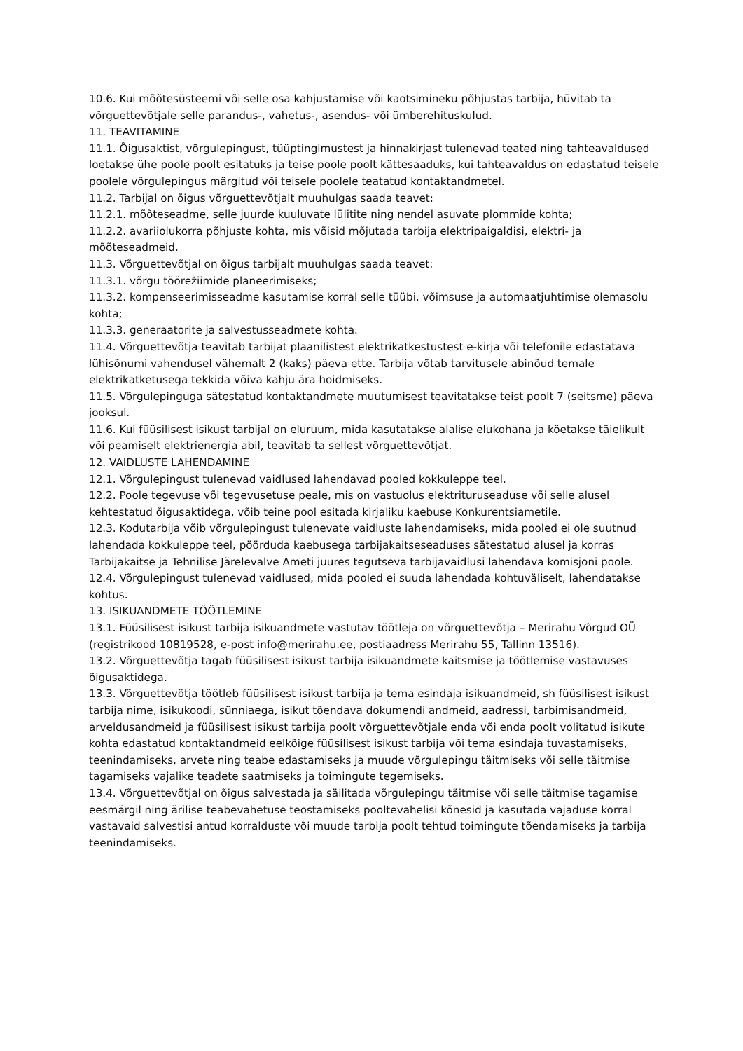10.6. Kui mõõtesüsteemi või selle osa kahjustamise või kaotsimineku põhjustas tarbija, hüvitab ta võrguettevõtjale selle parandus-, vahetus-, asendus- või ümberehituskulud.
11. TEAVITAMINE
11.1. Õigusaktist, võrgulepingust, tüüptingimustest ja hinnakirjast tulenevad teated ning tahteavaldused loetakse ühe poole poolt esitatuks ja teise poole poolt kättesaaduks, kui tahteavaldus on edastatud teisele poolele võrgulepingus märgitud või teisele poolele teatatud kontaktandmetel.
11.2. Tarbijal on õigus võrguettevõtjalt muuhulgas saada teavet:
11.2.1. mõõteseadme, selle juurde kuuluvate lülitite ning nendel asuvate plommide kohta;
11.2.2. avariiolukorra põhjuste kohta, mis võisid mõjutada tarbija elektripaigaldisi, elektri- ja mõõteseadmeid.
11.3. Võrguettevõtjal on õigus tarbijalt muuhulgas saada teavet:
11.3.1. võrgu töörežiimide planeerimiseks;
11.3.2. kompenseerimisseadme kasutamise korral selle tüübi, võimsuse ja automaatjuhtimise olemasolu kohta;
11.3.3. generaatorite ja salvestusseadmete kohta.
11.4. Võrguettevõtja teavitab tarbijat plaanilistest elektrikatkestustest e-kirja või telefonile edastatava lühisõnumi vahendusel vähemalt 2 (kaks) päeva ette. Tarbija võtab tarvitusele abinõud temale elektrikatketusega tekkida võiva kahju ära hoidmiseks.
11.5. Võrgulepinguga sätestatud kontaktandmete muutumisest teavitatakse teist poolt 7 (seitsme) päeva jooksul.
11.6. Kui füüsilisest isikust tarbijal on eluruum, mida kasutatakse alalise elukohana ja köetakse täielikult või peamiselt elektrienergia abil, teavitab ta sellest võrguettevõtjat.
12. VAIDLUSTE LAHENDAMINE
12.1. Võrgulepingust tulenevad vaidlused lahendavad pooled kokkuleppe teel.
12.2. Poole tegevuse või tegevusetuse peale, mis on vastuolus elektrituruseaduse või selle alusel kehtestatud õigusaktidega, võib teine pool esitada kirjaliku kaebuse Konkurentsiametile.
12.3. Kodutarbija võib võrgulepingust tulenevate vaidluste lahendamiseks, mida pooled ei ole suutnud lahendada kokkuleppe teel, pöörduda kaebusega tarbijakaitseseaduses sätestatud alusel ja korras Tarbijakaitse ja Tehnilise Järelevalve Ameti juures tegutseva tarbijavaidlusi lahendava komisjoni poole.
12.4. Võrgulepingust tulenevad vaidlused, mida pooled ei suuda lahendada kohtuväliselt, lahendatakse kohtus.
13. ISIKUANDMETE TÖÖTLEMINE
13.1. Füüsilisest isikust tarbija isikuandmete vastutav töötleja on võrguettevõtja – Merirahu Võrgud OÜ (registrikood 10819528, e-post info@merirahu.ee, postiaadress Merirahu 55, Tallinn 13516).
13.2. Võrguettevõtja tagab füüsilisest isikust tarbija isikuandmete kaitsmise ja töötlemise vastavuses õigusaktidega.
13.3. Võrguettevõtja töötleb füüsilisest isikust tarbija ja tema esindaja isikuandmeid, sh füüsilisest isikust tarbija nime, isikukoodi, sünniaega, isikut tõendava dokumendi andmeid, aadressi, tarbimisandmeid, arveldusandmeid ja füüsilisest isikust tarbija poolt võrguettevõtjale enda või enda poolt volitatud isikute kohta edastatud kontaktandmeid eelkõige füüsilisest isikust tarbija või tema esindaja tuvastamiseks, teenindamiseks, arvete ning teabe edastamiseks ja muude võrgulepingu täitmiseks või selle täitmise tagamiseks vajalike teadete saatmiseks ja toimingute tegemiseks.
13.4. Võrguettevõtjal on õigus salvestada ja säilitada võrgulepingu täitmise või selle täitmise tagamise eesmärgil ning ärilise teabevahetuse teostamiseks pooltevahelisi kõnesid ja kasutada vajaduse korral vastavaid salvestisi antud korralduste või muude tarbija poolt tehtud toimingute tõendamiseks ja tarbija teenindamiseks.